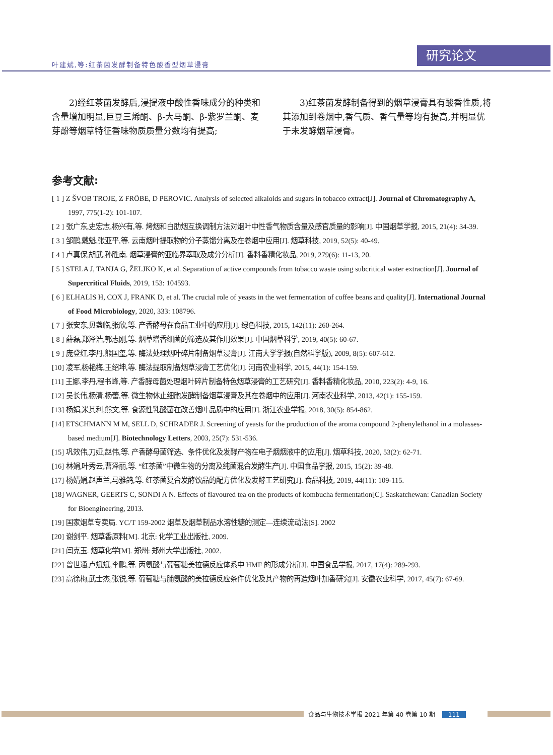叶建斌,等:红茶菌发酵制备特色酸香型烟草浸膏
研究论文
2)经红茶菌发酵后,浸提液中酸性香味成分的种类和含量增加明显,巨豆三烯酮、β-大马酮、β-紫罗兰酮、麦芽酚等烟草特征香味物质质量分数均有提高;
3)红茶菌发酵制备得到的烟草浸膏具有酸香性质,将其添加到卷烟中,香气质、香气量等均有提高,并明显优于未发酵烟草浸膏。
参考文献:
[ 1 ] Z ŠVOB TROJE, Z FRÖBE, D PEROVIC. Analysis of selected alkaloids and sugars in tobacco extract[J]. Journal of Chromatography A, 1997, 775(1-2): 101-107.
[ 2 ] 张广东,史宏志,杨兴有,等. 烤烟和白肋烟互换调制方法对烟叶中性香气物质含量及感官质量的影响[J]. 中国烟草学报, 2015, 21(4): 34-39.
[ 3 ] 邹鹏,戴魁,张亚平,等. 云南烟叶提取物的分子蒸馏分离及在卷烟中应用[J]. 烟草科技, 2019, 52(5): 40-49.
[ 4 ] 卢真保,胡武,孙胜南. 烟草浸膏的亚临界萃取及成分分析[J]. 香料香精化妆品, 2019, 279(6): 11-13, 20.
[ 5 ] STELA J, TANJA G, ŽELJKO K, et al. Separation of active compounds from tobacco waste using subcritical water extraction[J]. Journal of Supercritical Fluids, 2019, 153: 104593.
[ 6 ] ELHALIS H, COX J, FRANK D, et al. The crucial role of yeasts in the wet fermentation of coffee beans and quality[J]. International Journal of Food Microbiology, 2020, 333: 108796.
[ 7 ] 张安东,贝盏临,张欣,等. 产香酵母在食品工业中的应用[J]. 绿色科技, 2015, 142(11): 260-264.
[ 8 ] 薛磊,郑泽浩,郭志刚,等. 烟草增香细菌的筛选及其作用效果[J]. 中国烟草科学, 2019, 40(5): 60-67.
[ 9 ] 庞登红,李丹,熊国玺,等. 酶法处理烟叶碎片制备烟草浸膏[J]. 江南大学学报(自然科学版), 2009, 8(5): 607-612.
[10] 凌军,杨艳梅,王绍坤,等. 酶法提取制备烟草浸膏工艺优化[J]. 河南农业科学, 2015, 44(1): 154-159.
[11] 王娜,李丹,程书峰,等. 产香酵母菌处理烟叶碎片制备特色烟草浸膏的工艺研究[J]. 香料香精化妆品, 2010, 223(2): 4-9, 16.
[12] 吴长伟,杨清,杨蕾,等. 微生物休止细胞发酵制备烟草浸膏及其在卷烟中的应用[J]. 河南农业科学, 2013, 42(1): 155-159.
[13] 杨娟,米其利,熊文,等. 食源性乳酸菌在改善烟叶品质中的应用[J]. 浙江农业学报, 2018, 30(5): 854-862.
[14] ETSCHMANN M M, SELL D, SCHRADER J. Screening of yeasts for the production of the aroma compound 2-phenylethanol in a molasses-based medium[J]. Biotechnology Letters, 2003, 25(7): 531-536.
[15] 巩效伟,刀娅,赵伟,等. 产香酵母菌筛选、条件优化及发酵产物在电子烟烟液中的应用[J]. 烟草科技, 2020, 53(2): 62-71.
[16] 林娟,叶秀云,曹泽丽,等. “红茶菌”中微生物的分离及纯菌混合发酵生产[J]. 中国食品学报, 2015, 15(2): 39-48.
[17] 杨婧娟,赵声兰,马雅鸽,等. 红茶菌复合发酵饮品的配方优化及发酵工艺研究[J]. 食品科技, 2019, 44(11): 109-115.
[18] WAGNER, GEERTS C, SONDI A N. Effects of flavoured tea on the products of kombucha fermentation[C]. Saskatchewan: Canadian Society for Bioengineering, 2013.
[19] 国家烟草专卖局. YC/T 159-2002 烟草及烟草制品水溶性糖的测定—连续流动法[S]. 2002
[20] 谢剑平. 烟草香原料[M]. 北京: 化学工业出版社, 2009.
[21] 闫克玉. 烟草化学[M]. 郑州: 郑州大学出版社, 2002.
[22] 曾世通,卢斌斌,李鹏,等. 丙氨酸与葡萄糖美拉德反应体系中 HMF 的形成分析[J]. 中国食品学报, 2017, 17(4): 289-293.
[23] 高徐梅,武士杰,张锐,等. 葡萄糖与脯氨酸的美拉德反应条件优化及其产物的再造烟叶加香研究[J]. 安徽农业科学, 2017, 45(7): 67-69.
食品与生物技术学报 2021 年第 40 卷第 10 期 111